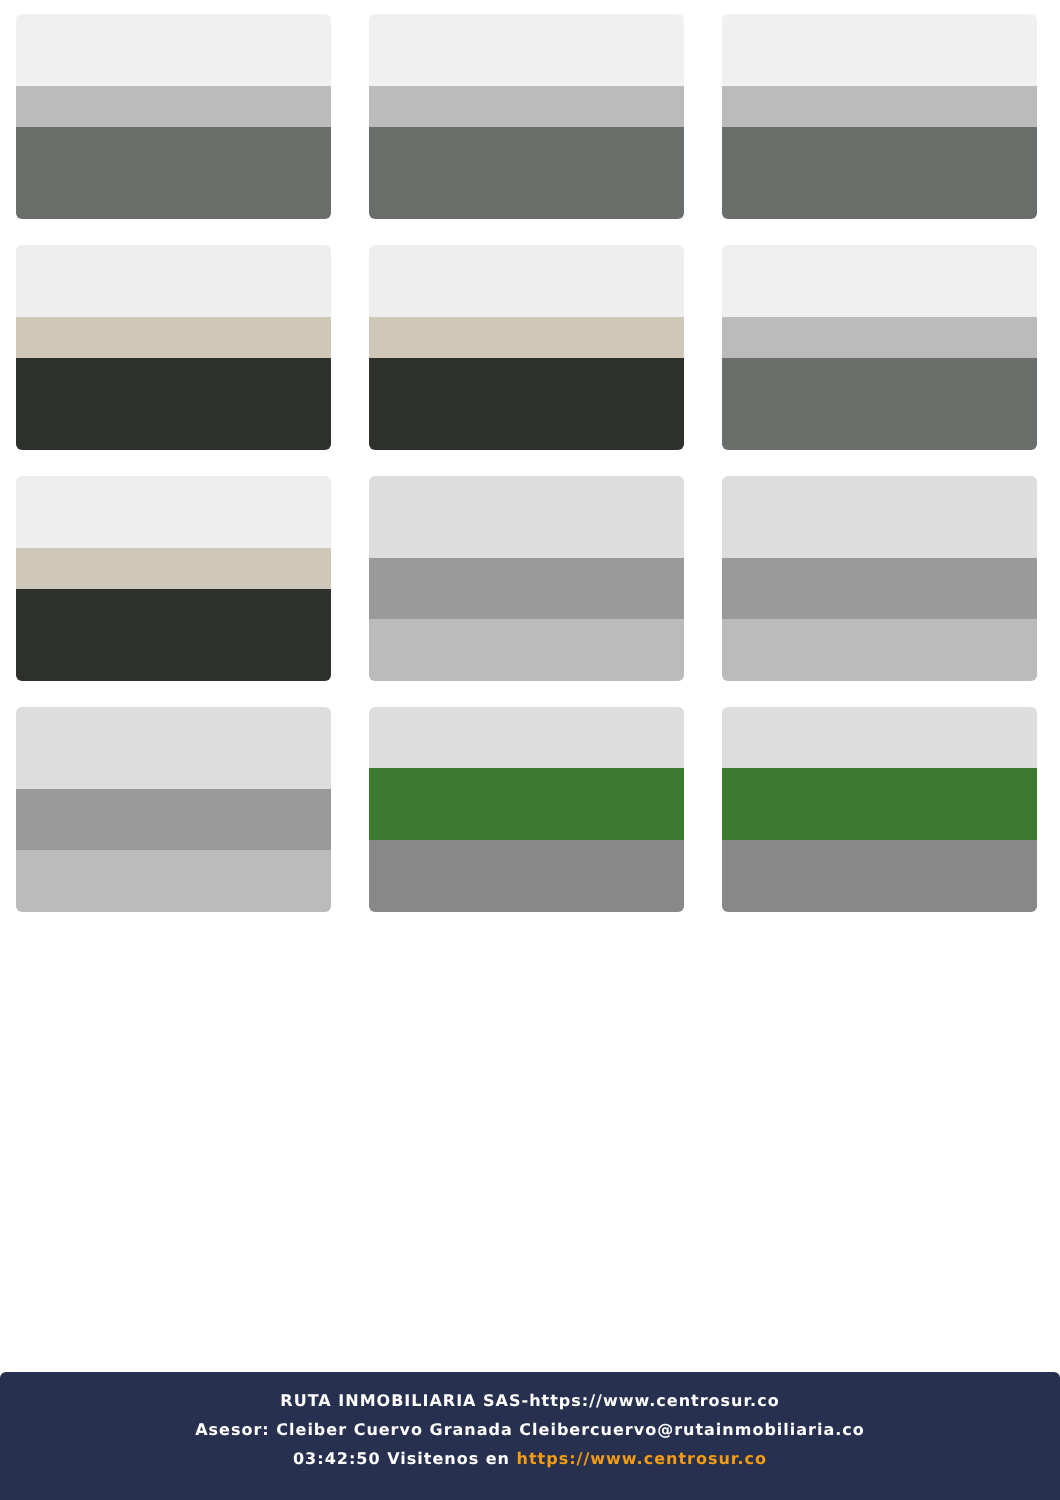RUTA INMOBILIARIA SAS-https://www.centrosur.co
Asesor: Cleiber Cuervo Granada Cleibercuervo@rutainmobiliaria.co
03:42:50 Visitenos en https://www.centrosur.co